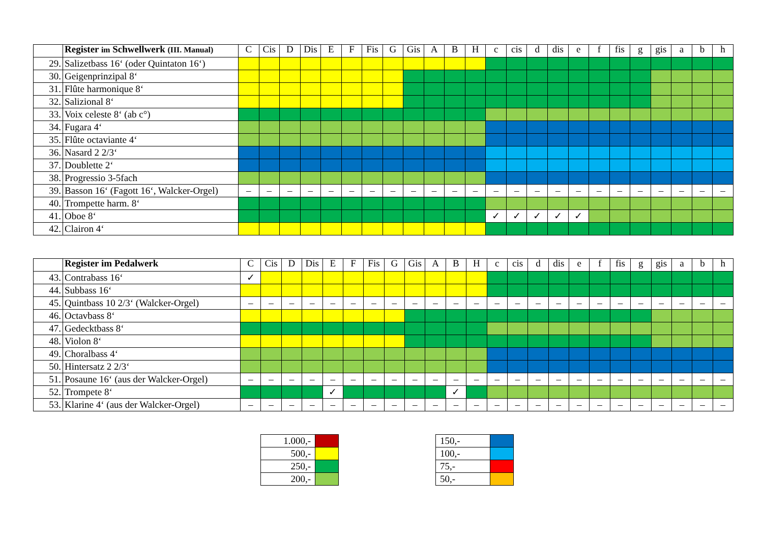| | Register im Schwellwerk (III. Manual) | C | Cis | D | Dis | E | F | Fis | G | Gis | A | B | H | c | cis | d | dis | e | f | fis | g | gis | a | b | h |
| --- | --- | --- | --- | --- | --- | --- | --- | --- | --- | --- | --- | --- | --- | --- | --- | --- | --- | --- | --- | --- | --- | --- | --- | --- | --- |
| 29. | Salizetbass 16‘ (oder Quintaton 16‘) | | | | | | | | | | | | | | | | | | | | | | | | |
| 30. | Geigenprinzipal 8‘ | | | | | | | | | | | | | | | | | | | | | | | | |
| 31. | Flûte harmonique 8‘ | | | | | | | | | | | | | | | | | | | | | | | | |
| 32. | Salizional 8‘ | | | | | | | | | | | | | | | | | | | | | | | | |
| 33. | Voix celeste 8‘ (ab c°) | | | | | | | | | | | | | | | | | | | | | | | | |
| 34. | Fugara 4‘ | | | | | | | | | | | | | | | | | | | | | | | | |
| 35. | Flûte octaviante 4‘ | | | | | | | | | | | | | | | | | | | | | | | | |
| 36. | Nasard 2 2/3‘ | | | | | | | | | | | | | | | | | | | | | | | | |
| 37. | Doublette 2‘ | | | | | | | | | | | | | | | | | | | | | | | | |
| 38. | Progressio 3-5fach | | | | | | | | | | | | | | | | | | | | | | | | |
| 39. | Basson 16‘ (Fagott 16‘, Walcker-Orgel) | – | – | – | – | – | – | – | – | – | – | – | – | – | – | – | – | – | – | – | – | – | – | – | – |
| 40. | Trompette harm. 8‘ | | | | | | | | | | | | | | | | | | | | | | | | |
| 41. | Oboe 8‘ | | | | | | | | | | | | | ✓ | ✓ | ✓ | ✓ | ✓ | | | | | | | |
| 42. | Clairon 4‘ | | | | | | | | | | | | | | | | | | | | | | | | |
| | Register im Pedalwerk | C | Cis | D | Dis | E | F | Fis | G | Gis | A | B | H | c | cis | d | dis | e | f | fis | g | gis | a | b | h |
| --- | --- | --- | --- | --- | --- | --- | --- | --- | --- | --- | --- | --- | --- | --- | --- | --- | --- | --- | --- | --- | --- | --- | --- | --- | --- |
| 43. | Contrabass 16‘ | ✓ | | | | | | | | | | | | | | | | | | | | | | | |
| 44. | Subbass 16‘ | | | | | | | | | | | | | | | | | | | | | | | | |
| 45. | Quintbass 10 2/3‘ (Walcker-Orgel) | – | – | – | – | – | – | – | – | – | – | – | – | – | – | – | – | – | – | – | – | – | – | – | – |
| 46. | Octavbass 8‘ | | | | | | | | | | | | | | | | | | | | | | | | |
| 47. | Gedecktbass 8‘ | | | | | | | | | | | | | | | | | | | | | | | | |
| 48. | Violon 8‘ | | | | | | | | | | | | | | | | | | | | | | | | |
| 49. | Choralbass 4‘ | | | | | | | | | | | | | | | | | | | | | | | | |
| 50. | Hintersatz 2 2/3‘ | | | | | | | | | | | | | | | | | | | | | | | | |
| 51. | Posaune 16‘ (aus der Walcker-Orgel) | – | – | – | – | – | – | – | – | – | – | – | – | – | – | – | – | – | – | – | – | – | – | – | – |
| 52. | Trompete 8‘ | | | | | ✓ | | | | | | ✓ | | | | | | | | | | | | | |
| 53. | Klarine 4‘ (aus der Walcker-Orgel) | – | – | – | – | – | – | – | – | – | – | – | – | – | – | – | – | – | – | – | – | – | – | – | – |
| 1.000,- | |
| 500,- | |
| 250,- | |
| 200,- | |
| 150,- | |
| 100,- | |
| 75,- | |
| 50,- | |